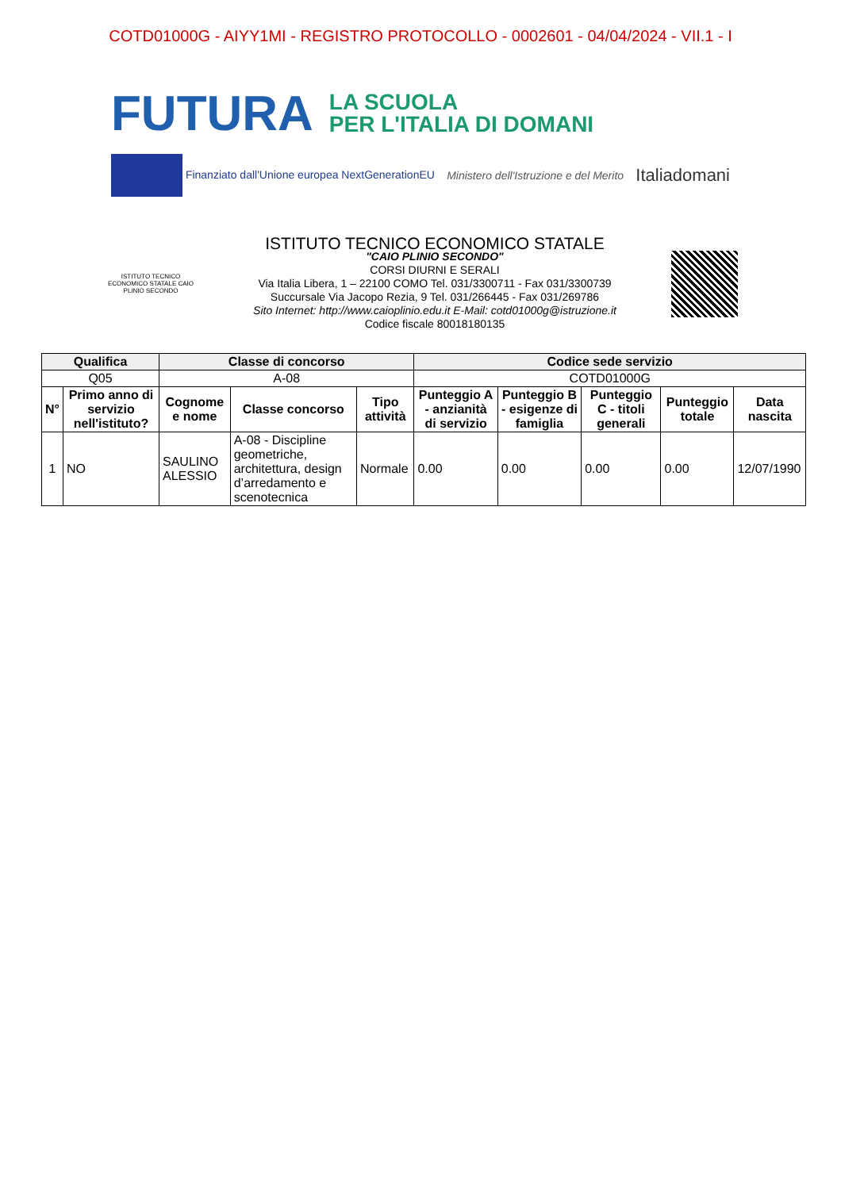COTD01000G - AIYY1MI - REGISTRO PROTOCOLLO - 0002601 - 04/04/2024 - VII.1 - I
FUTURA LA SCUOLA
PER L'ITALIA DI DOMANI
Finanziato dall'Unione europea NextGenerationEU Ministero dell'Istruzione e del Merito Italiadomani
ISTITUTO TECNICO ECONOMICO STATALE CAIO PLINIO SECONDO
ISTITUTO TECNICO ECONOMICO STATALE
"CAIO PLINIO SECONDO"
CORSI DIURNI E SERALI
Via Italia Libera, 1 – 22100 COMO Tel. 031/3300711 - Fax 031/3300739
Succursale Via Jacopo Rezia, 9 Tel. 031/266445 - Fax 031/269786
Sito Internet: http://www.caioplinio.edu.it E-Mail: cotd01000g@istruzione.it
Codice fiscale 80018180135
| Qualifica | | Classe di concorso | | | Codice sede servizio | | | | |
| --- | --- | --- | --- | --- | --- | --- | --- | --- | --- |
| Q05 | | A-08 | | | COTD01000G | | | | |
| N° | Primo anno di servizio nell'istituto? | Cognome e nome | Classe concorso | Tipo attività | Punteggio A - anzianità di servizio | Punteggio B - esigenze di famiglia | Punteggio C - titoli generali | Punteggio totale | Data nascita |
| 1 | NO | SAULINO ALESSIO | A-08 - Discipline geometriche, architettura, design d’arredamento e scenotecnica | Normale | 0.00 | 0.00 | 0.00 | 0.00 | 12/07/1990 |